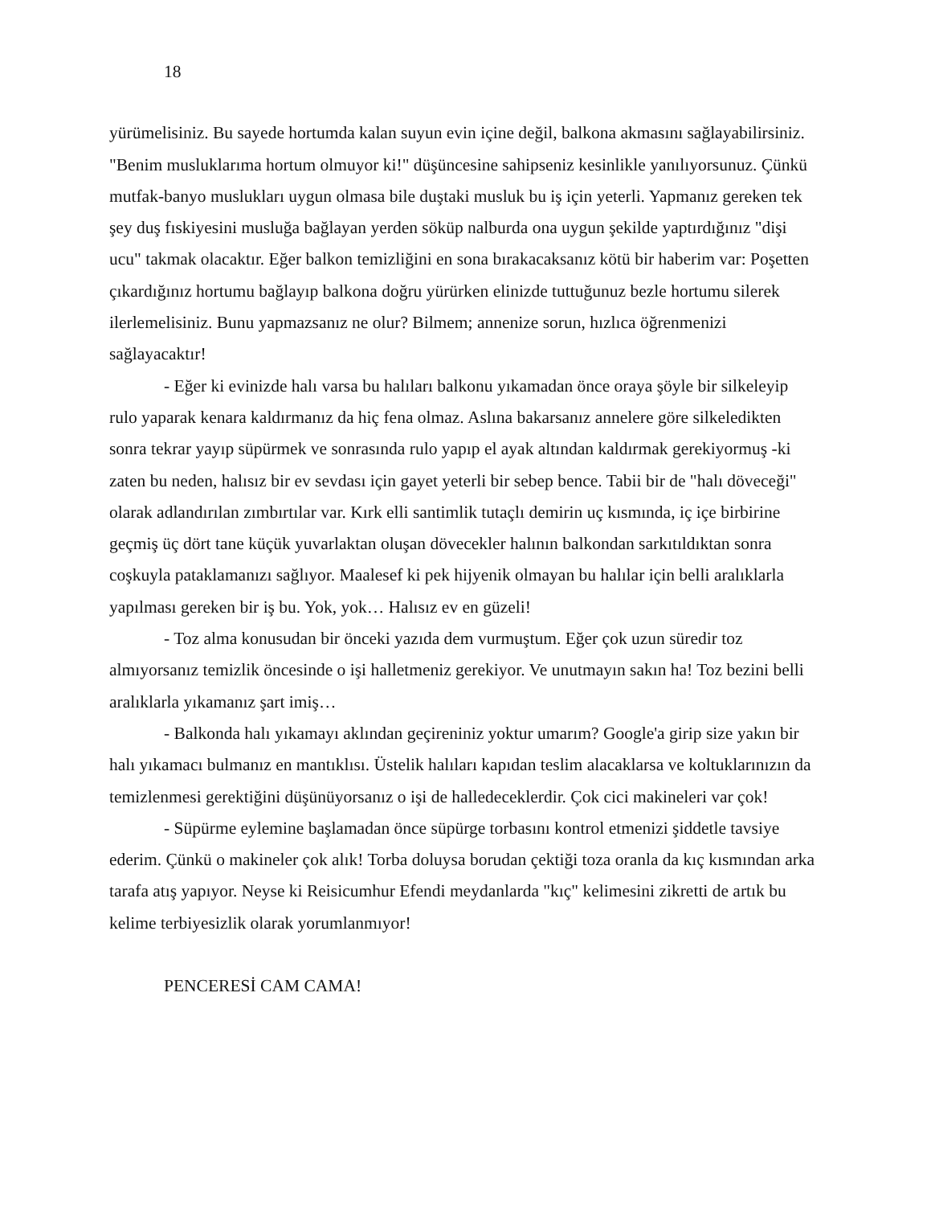18
yürümelisiniz. Bu sayede hortumda kalan suyun evin içine değil, balkona akmasını sağlayabilirsiniz. "Benim musluklarıma hortum olmuyor ki!" düşüncesine sahipseniz kesinlikle yanılıyorsunuz. Çünkü mutfak-banyo muslukları uygun olmasa bile duştaki musluk bu iş için yeterli. Yapmanız gereken tek şey duş fıskiyesini musluğa bağlayan yerden söküp nalburda ona uygun şekilde yaptırdığınız "dişi ucu" takmak olacaktır. Eğer balkon temizliğini en sona bırakacaksanız kötü bir haberim var: Poşetten çıkardığınız hortumu bağlayıp balkona doğru yürürken elinizde tuttuğunuz bezle hortumu silerek ilerlemelisiniz. Bunu yapmazsanız ne olur? Bilmem; annenize sorun, hızlıca öğrenmenizi sağlayacaktır!
- Eğer ki evinizde halı varsa bu halıları balkonu yıkamadan önce oraya şöyle bir silkeleyip rulo yaparak kenara kaldırmanız da hiç fena olmaz. Aslına bakarsanız annelere göre silkeledikten sonra tekrar yayıp süpürmek ve sonrasında rulo yapıp el ayak altından kaldırmak gerekiyormuş -ki zaten bu neden, halısız bir ev sevdası için gayet yeterli bir sebep bence. Tabii bir de "halı döveceği" olarak adlandırılan zımbırtılar var. Kırk elli santimlik tutaçlı demirin uç kısmında, iç içe birbirine geçmiş üç dört tane küçük yuvarlaktan oluşan dövecekler halının balkondan sarkıtıldıktan sonra coşkuyla pataklamanızı sağlıyor. Maalesef ki pek hijyenik olmayan bu halılar için belli aralıklarla yapılması gereken bir iş bu. Yok, yok… Halısız ev en güzeli!
- Toz alma konusudan bir önceki yazıda dem vurmuştum. Eğer çok uzun süredir toz almıyorsanız temizlik öncesinde o işi halletmeniz gerekiyor. Ve unutmayın sakın ha! Toz bezini belli aralıklarla yıkamanız şart imiş…
- Balkonda halı yıkamayı aklından geçireniniz yoktur umarım? Google'a girip size yakın bir halı yıkamacı bulmanız en mantıklısı. Üstelik halıları kapıdan teslim alacaklarsa ve koltuklarınızın da temizlenmesi gerektiğini düşünüyorsanız o işi de halledeceklerdir. Çok cici makineleri var çok!
- Süpürme eylemine başlamadan önce süpürge torbasını kontrol etmenizi şiddetle tavsiye ederim. Çünkü o makineler çok alık! Torba doluysa borudan çektiği toza oranla da kıç kısmından arka tarafa atış yapıyor. Neyse ki Reisicumhur Efendi meydanlarda "kıç" kelimesini zikretti de artık bu kelime terbiyesizlik olarak yorumlanmıyor!
PENCERESİ CAM CAMA!